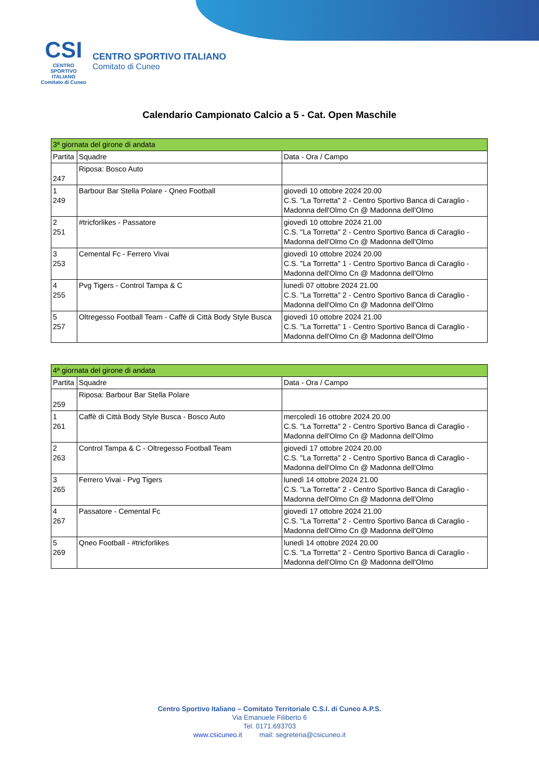CSI
CENTRO SPORTIVO ITALIANO
Comitato di Cuneo
CENTRO SPORTIVO ITALIANO
Comitato di Cuneo
Calendario Campionato Calcio a 5 - Cat. Open Maschile
| 3ª giornata del girone di andata | | |
| --- | --- | --- |
| Partita | Squadre | Data - Ora / Campo |
| 247 | Riposa: Bosco Auto | |
| 1 249 | Barbour Bar Stella Polare - Qneo Football | giovedì 10 ottobre 2024 20.00 C.S. "La Torretta" 2 - Centro Sportivo Banca di Caraglio - Madonna dell'Olmo Cn @ Madonna dell'Olmo |
| 2 251 | #tricforlikes - Passatore | giovedì 10 ottobre 2024 21.00 C.S. "La Torretta" 2 - Centro Sportivo Banca di Caraglio - Madonna dell'Olmo Cn @ Madonna dell'Olmo |
| 3 253 | Cemental Fc - Ferrero Vivai | giovedì 10 ottobre 2024 20.00 C.S. "La Torretta" 1 - Centro Sportivo Banca di Caraglio - Madonna dell'Olmo Cn @ Madonna dell'Olmo |
| 4 255 | Pvg Tigers - Control Tampa & C | lunedì 07 ottobre 2024 21.00 C.S. "La Torretta" 2 - Centro Sportivo Banca di Caraglio - Madonna dell'Olmo Cn @ Madonna dell'Olmo |
| 5 257 | Oltregesso Football Team - Caffè di Città Body Style Busca | giovedì 10 ottobre 2024 21.00 C.S. "La Torretta" 1 - Centro Sportivo Banca di Caraglio - Madonna dell'Olmo Cn @ Madonna dell'Olmo |
| 4ª giornata del girone di andata | | |
| --- | --- | --- |
| Partita | Squadre | Data - Ora / Campo |
| 259 | Riposa: Barbour Bar Stella Polare | |
| 1 261 | Caffè di Città Body Style Busca - Bosco Auto | mercoledì 16 ottobre 2024 20.00 C.S. "La Torretta" 2 - Centro Sportivo Banca di Caraglio - Madonna dell'Olmo Cn @ Madonna dell'Olmo |
| 2 263 | Control Tampa & C - Oltregesso Football Team | giovedì 17 ottobre 2024 20.00 C.S. "La Torretta" 2 - Centro Sportivo Banca di Caraglio - Madonna dell'Olmo Cn @ Madonna dell'Olmo |
| 3 265 | Ferrero Vivai - Pvg Tigers | lunedì 14 ottobre 2024 21.00 C.S. "La Torretta" 2 - Centro Sportivo Banca di Caraglio - Madonna dell'Olmo Cn @ Madonna dell'Olmo |
| 4 267 | Passatore - Cemental Fc | giovedì 17 ottobre 2024 21.00 C.S. "La Torretta" 2 - Centro Sportivo Banca di Caraglio - Madonna dell'Olmo Cn @ Madonna dell'Olmo |
| 5 269 | Qneo Football - #tricforlikes | lunedì 14 ottobre 2024 20.00 C.S. "La Torretta" 2 - Centro Sportivo Banca di Caraglio - Madonna dell'Olmo Cn @ Madonna dell'Olmo |
Centro Sportivo Italiano – Comitato Territoriale C.S.I. di Cuneo A.P.S.
Via Emanuele Filiberto 6
Tel. 0171.693703
www.csicuneo.it mail: segreteria@csicuneo.it